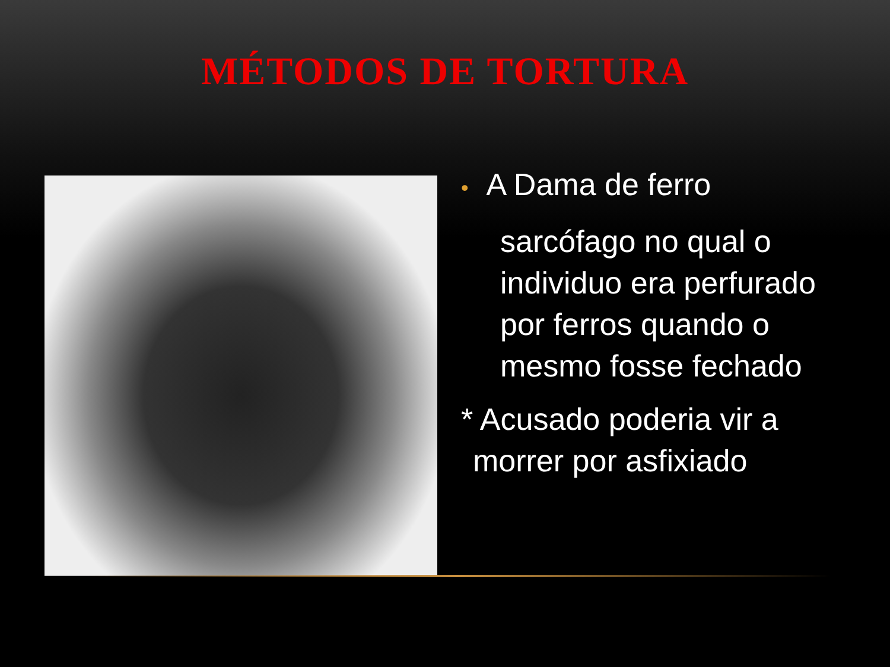MÉTODOS DE TORTURA
• A Dama de ferro
sarcófago no qual o individuo era perfurado por ferros quando o mesmo fosse fechado
* Acusado poderia vir a morrer por asfixiado